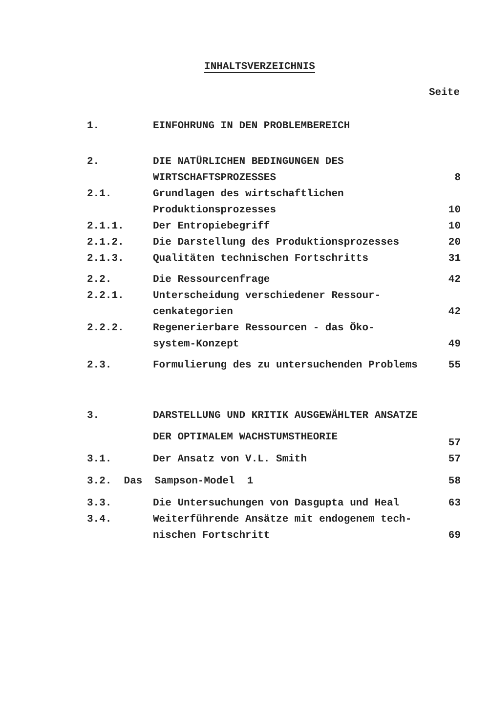INHALTSVERZEICHNIS
Seite
| 1. | EINFOHRUNG IN DEN PROBLEMBEREICH | |
| 2. | DIE NATÜRLICHEN BEDINGUNGEN DES WIRTSCHAFTSPROZESSES | 8 |
| 2.1. | Grundlagen des wirtschaftlichen Produktionsprozesses | 10 |
| 2.1.1. | Der Entropiebegriff | 10 |
| 2.1.2. | Die Darstellung des Produktionsprozesses | 20 |
| 2.1.3. | Qualitäten technischen Fortschritts | 31 |
| 2.2. | Die Ressourcenfrage | 42 |
| 2.2.1. | Unterscheidung verschiedener Ressour- cenkategorien | 42 |
| 2.2.2. | Regenerierbare Ressourcen - das Öko- system-Konzept | 49 |
| 2.3. | Formulierung des zu untersuchenden Problems | 55 |
| 3. | DARSTELLUNG UND KRITIK AUSGEWÄHLTER ANSATZE DER OPTIMALEM WACHSTUMSTHEORIE | 57 |
| 3.1. | Der Ansatz von V.L. Smith | 57 |
| 3.2. Das Sampson-Model 1 | | 58 |
| 3.3. | Die Untersuchungen von Dasgupta und Heal | 63 |
| 3.4. | Weiterführende Ansätze mit endogenem tech- nischen Fortschritt | 69 |